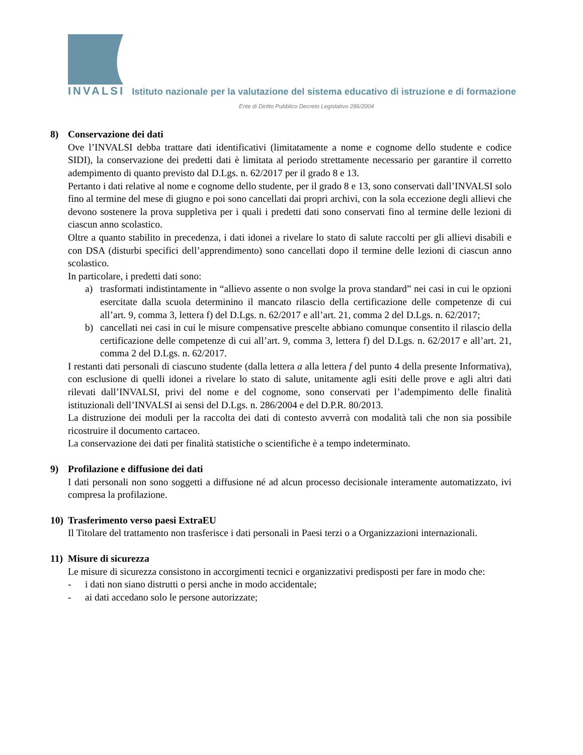INVALSI Istituto nazionale per la valutazione del sistema educativo di istruzione e di formazione
Ente di Diritto Pubblico Decreto Legislativo 286/2004
8) Conservazione dei dati
Ove l’INVALSI debba trattare dati identificativi (limitatamente a nome e cognome dello studente e codice SIDI), la conservazione dei predetti dati è limitata al periodo strettamente necessario per garantire il corretto adempimento di quanto previsto dal D.Lgs. n. 62/2017 per il grado 8 e 13.
Pertanto i dati relative al nome e cognome dello studente, per il grado 8 e 13, sono conservati dall’INVALSI solo fino al termine del mese di giugno e poi sono cancellati dai propri archivi, con la sola eccezione degli allievi che devono sostenere la prova suppletiva per i quali i predetti dati sono conservati fino al termine delle lezioni di ciascun anno scolastico.
Oltre a quanto stabilito in precedenza, i dati idonei a rivelare lo stato di salute raccolti per gli allievi disabili e con DSA (disturbi specifici dell’apprendimento) sono cancellati dopo il termine delle lezioni di ciascun anno scolastico.
In particolare, i predetti dati sono:
a) trasformati indistintamente in “allievo assente o non svolge la prova standard” nei casi in cui le opzioni esercitate dalla scuola determinino il mancato rilascio della certificazione delle competenze di cui all’art. 9, comma 3, lettera f) del D.Lgs. n. 62/2017 e all’art. 21, comma 2 del D.Lgs. n. 62/2017;
b) cancellati nei casi in cui le misure compensative prescelte abbiano comunque consentito il rilascio della certificazione delle competenze di cui all’art. 9, comma 3, lettera f) del D.Lgs. n. 62/2017 e all’art. 21, comma 2 del D.Lgs. n. 62/2017.
I restanti dati personali di ciascuno studente (dalla lettera a alla lettera f del punto 4 della presente Informativa), con esclusione di quelli idonei a rivelare lo stato di salute, unitamente agli esiti delle prove e agli altri dati rilevati dall’INVALSI, privi del nome e del cognome, sono conservati per l’adempimento delle finalità istituzionali dell’INVALSI ai sensi del D.Lgs. n. 286/2004 e del D.P.R. 80/2013.
La distruzione dei moduli per la raccolta dei dati di contesto avverrà con modalità tali che non sia possibile ricostruire il documento cartaceo.
La conservazione dei dati per finalità statistiche o scientifiche è a tempo indeterminato.
9) Profilazione e diffusione dei dati
I dati personali non sono soggetti a diffusione né ad alcun processo decisionale interamente automatizzato, ivi compresa la profilazione.
10) Trasferimento verso paesi ExtraEU
Il Titolare del trattamento non trasferisce i dati personali in Paesi terzi o a Organizzazioni internazionali.
11) Misure di sicurezza
Le misure di sicurezza consistono in accorgimenti tecnici e organizzativi predisposti per fare in modo che:
- i dati non siano distrutti o persi anche in modo accidentale;
- ai dati accedano solo le persone autorizzate;